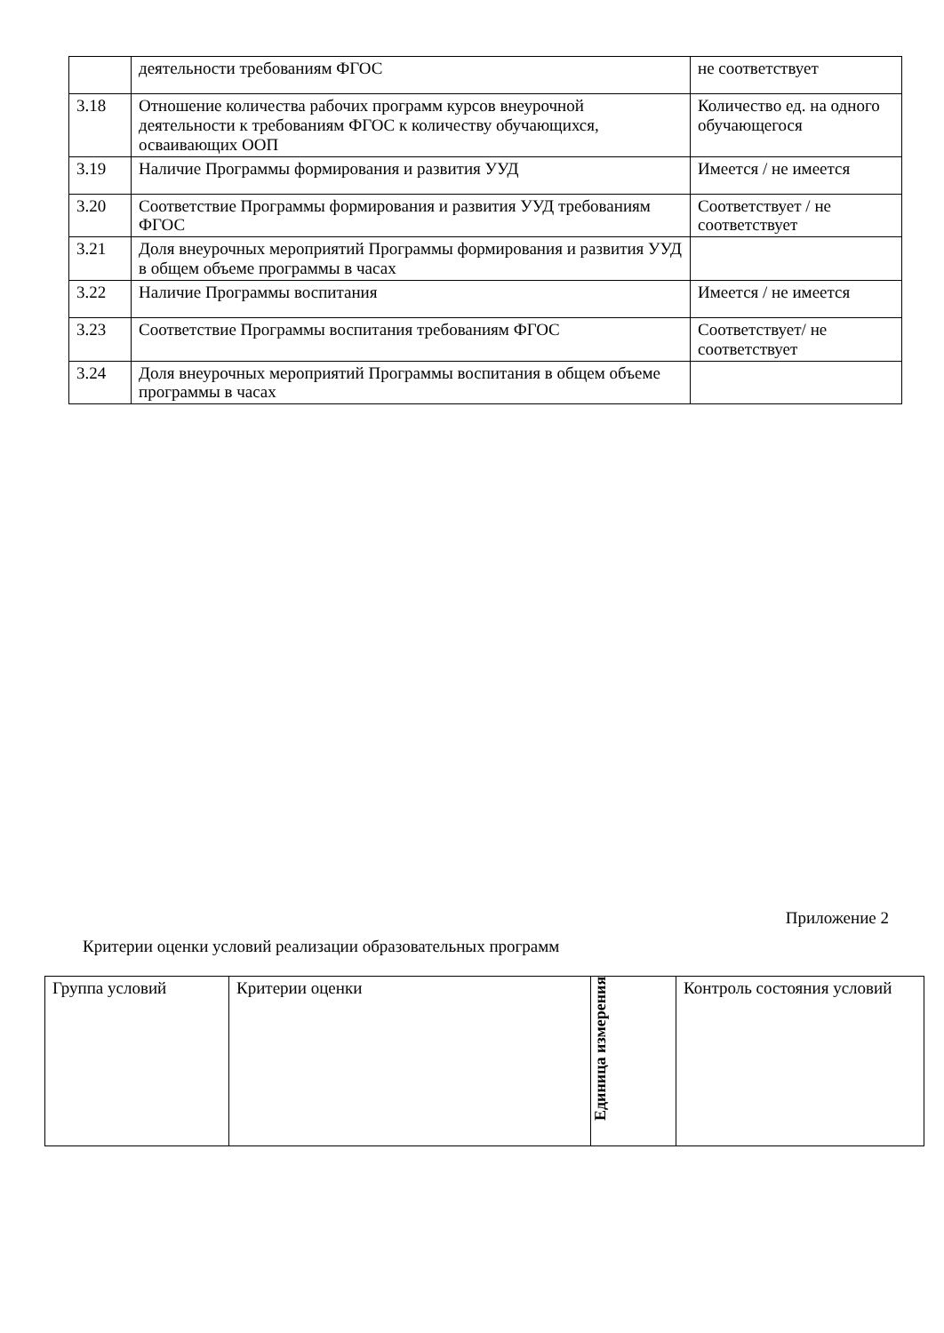| | деятельности требованиям ФГОС | не соответствует |
| 3.18 | Отношение количества рабочих программ курсов внеурочной деятельности к требованиям ФГОС к количеству обучающихся, осваивающих ООП | Количество ед. на одного обучающегося |
| 3.19 | Наличие Программы формирования и развития УУД | Имеется / не имеется |
| 3.20 | Соответствие Программы формирования и развития УУД требованиям ФГОС | Соответствует / не соответствует |
| 3.21 | Доля внеурочных мероприятий Программы формирования и развития УУД в общем объеме программы в часах | |
| 3.22 | Наличие Программы воспитания | Имеется / не имеется |
| 3.23 | Соответствие Программы воспитания требованиям ФГОС | Соответствует/ не соответствует |
| 3.24 | Доля внеурочных мероприятий Программы воспитания в общем объеме программы в часах | |
Приложение 2
Критерии оценки условий реализации образовательных программ
| Группа условий | Критерии оценки | Единица измерения | Контроль состояния условий |